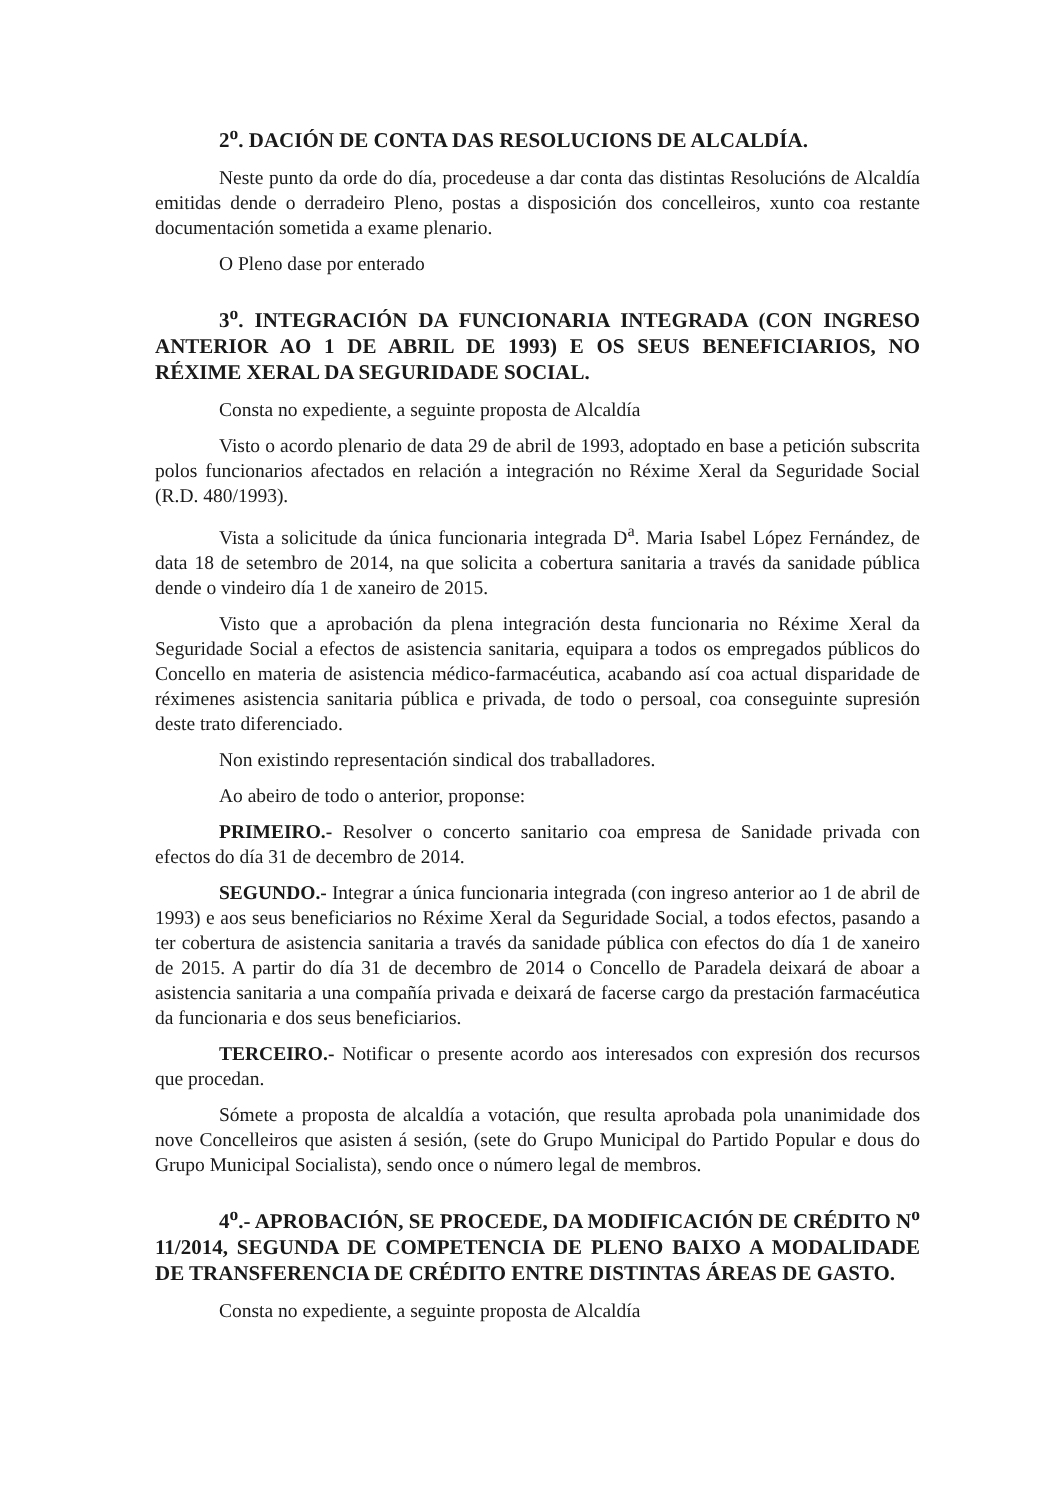2<sup>o</sup>. DACIÓN DE CONTA DAS RESOLUCIONS DE ALCALDÍA.
Neste punto da orde do día, procedeuse a dar conta das distintas Resolucións de Alcaldía emitidas dende o derradeiro Pleno, postas a disposición dos concelleiros, xunto coa restante documentación sometida a exame plenario.
O Pleno dase por enterado
3<sup>o</sup>. INTEGRACIÓN DA FUNCIONARIA INTEGRADA (CON INGRESO ANTERIOR AO 1 DE ABRIL DE 1993) E OS SEUS BENEFICIARIOS, NO RÉXIME XERAL DA SEGURIDADE SOCIAL.
Consta no expediente, a seguinte proposta de Alcaldía
Visto o acordo plenario de data 29 de abril de 1993, adoptado en base a petición subscrita polos funcionarios afectados en relación a integración no Réxime Xeral da Seguridade Social (R.D. 480/1993).
Vista a solicitude da única funcionaria integrada D<sup>a</sup>. Maria Isabel López Fernández, de data 18 de setembro de 2014, na que solicita a cobertura sanitaria a través da sanidade pública dende o vindeiro día 1 de xaneiro de 2015.
Visto que a aprobación da plena integración desta funcionaria no Réxime Xeral da Seguridade Social a efectos de asistencia sanitaria, equipara a todos os empregados públicos do Concello en materia de asistencia médico-farmacéutica, acabando así coa actual disparidade de réximenes asistencia sanitaria pública e privada, de todo o persoal, coa conseguinte supresión deste trato diferenciado.
Non existindo representación sindical dos traballadores.
Ao abeiro de todo o anterior, proponse:
PRIMEIRO.- Resolver o concerto sanitario coa empresa de Sanidade privada con efectos do día 31 de decembro de 2014.
SEGUNDO.- Integrar a única funcionaria integrada (con ingreso anterior ao 1 de abril de 1993) e aos seus beneficiarios no Réxime Xeral da Seguridade Social, a todos efectos, pasando a ter cobertura de asistencia sanitaria a través da sanidade pública con efectos do día 1 de xaneiro de 2015. A partir do día 31 de decembro de 2014 o Concello de Paradela deixará de aboar a asistencia sanitaria a una compañía privada e deixará de facerse cargo da prestación farmacéutica da funcionaria e dos seus beneficiarios.
TERCEIRO.- Notificar o presente acordo aos interesados con expresión dos recursos que procedan.
Sómete a proposta de alcaldía a votación, que resulta aprobada pola unanimidade dos nove Concelleiros que asisten á sesión, (sete do Grupo Municipal do Partido Popular e dous do Grupo Municipal Socialista), sendo once o número legal de membros.
4<sup>o</sup>.- APROBACIÓN, SE PROCEDE, DA MODIFICACIÓN DE CRÉDITO N<sup>o</sup> 11/2014, SEGUNDA DE COMPETENCIA DE PLENO BAIXO A MODALIDADE DE TRANSFERENCIA DE CRÉDITO ENTRE DISTINTAS ÁREAS DE GASTO.
Consta no expediente, a seguinte proposta de Alcaldía